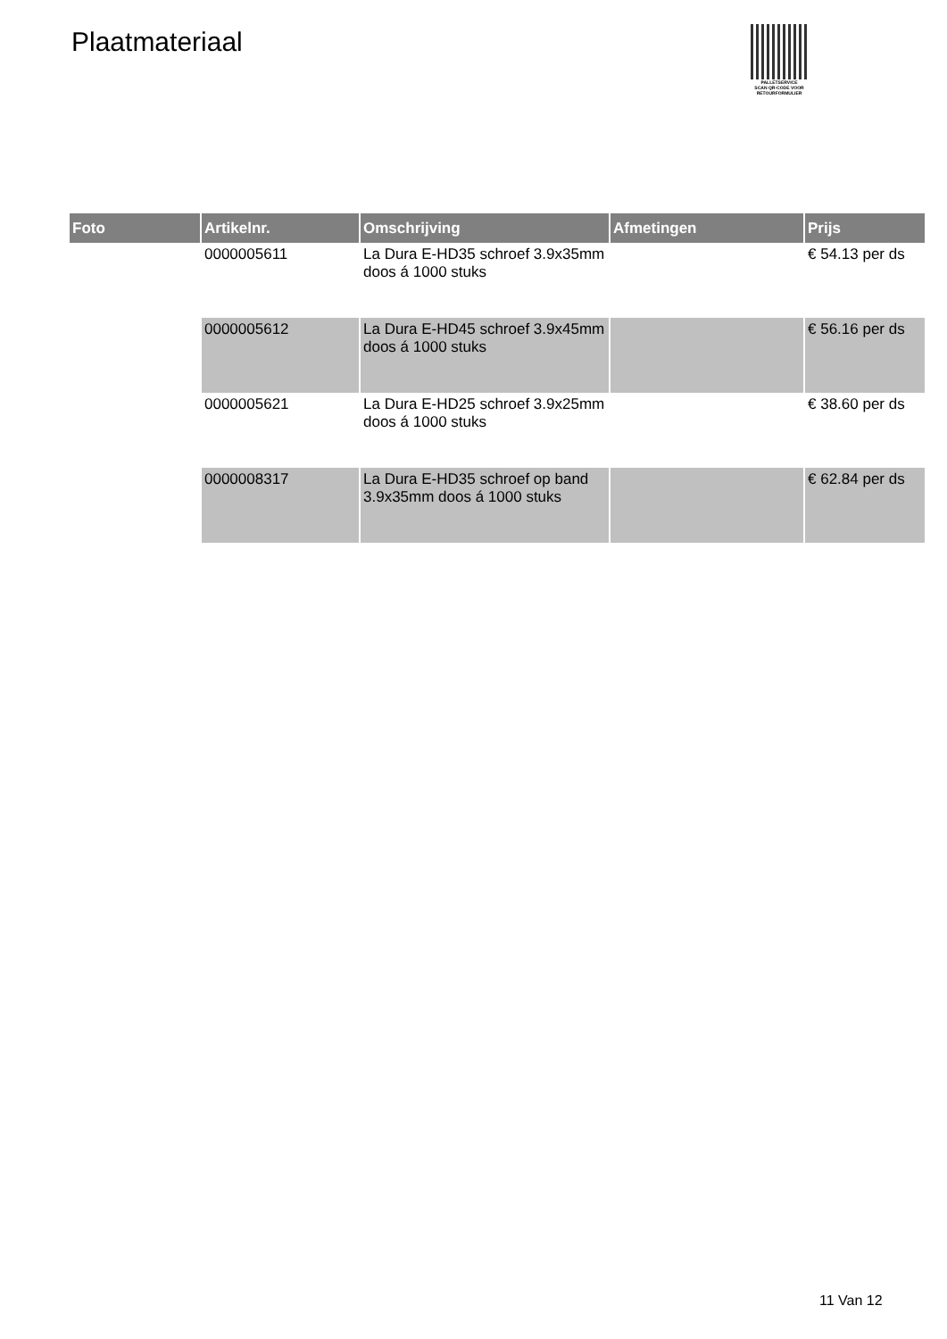Plaatmateriaal
PALLETSERVICE
SCAN QR-CODE VOOR
RETOURFORMULIER
| Foto | Artikelnr. | Omschrijving | Afmetingen | Prijs |
| --- | --- | --- | --- | --- |
| | 0000005611 | La Dura E-HD35 schroef 3.9x35mm doos á 1000 stuks | | € 54.13 per ds |
| | 0000005612 | La Dura E-HD45 schroef 3.9x45mm doos á 1000 stuks | | € 56.16 per ds |
| | 0000005621 | La Dura E-HD25 schroef 3.9x25mm doos á 1000 stuks | | € 38.60 per ds |
| | 0000008317 | La Dura E-HD35 schroef op band 3.9x35mm doos á 1000 stuks | | € 62.84 per ds |
11 Van 12